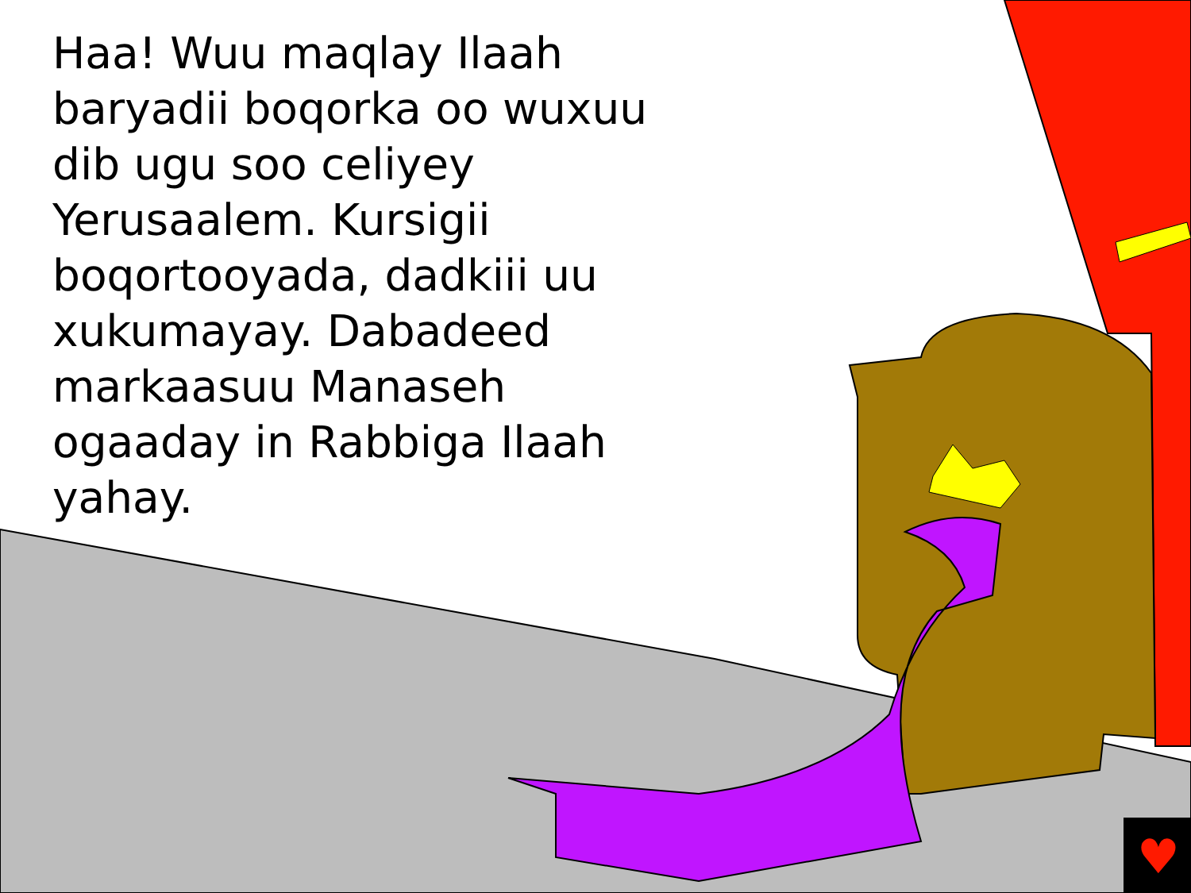♥
Haa! Wuu maqlay Ilaah baryadii boqorka oo wuxuu dib ugu soo celiyey Yerusaalem. Kursigii boqortooyada, dadkiii uu xukumayay. Dabadeed markaasuu Manaseh ogaaday in Rabbiga Ilaah yahay.